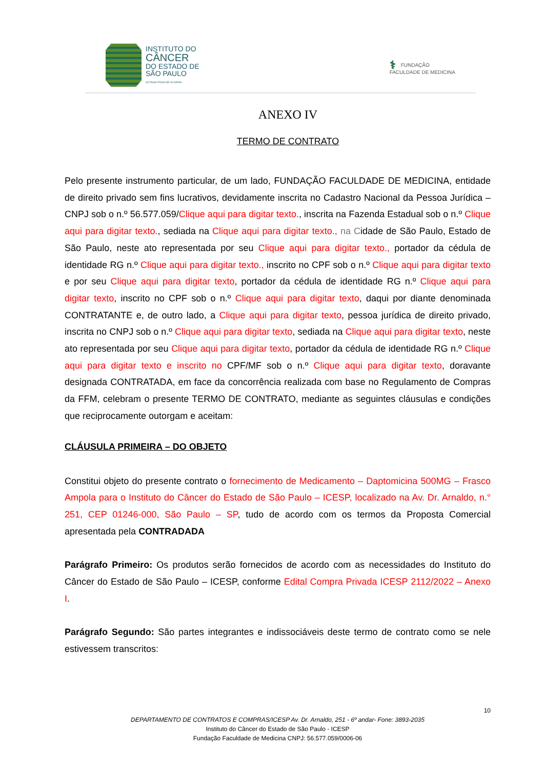INSTITUTO DO
CÂNCER
DO ESTADO DE
SÃO PAULO
OCTAVIO FRIAS DE OLIVEIRA
⚕ FUNDAÇÃO
FACULDADE DE MEDICINA
ANEXO IV
TERMO DE CONTRATO
Pelo presente instrumento particular, de um lado, FUNDAÇÃO FACULDADE DE MEDICINA, entidade de direito privado sem fins lucrativos, devidamente inscrita no Cadastro Nacional da Pessoa Jurídica – CNPJ sob o n.º 56.577.059/Clique aqui para digitar texto., inscrita na Fazenda Estadual sob o n.º Clique aqui para digitar texto., sediada na Clique aqui para digitar texto., na Cidade de São Paulo, Estado de São Paulo, neste ato representada por seu Clique aqui para digitar texto., portador da cédula de identidade RG n.º Clique aqui para digitar texto., inscrito no CPF sob o n.º Clique aqui para digitar texto e por seu Clique aqui para digitar texto, portador da cédula de identidade RG n.º Clique aqui para digitar texto, inscrito no CPF sob o n.º Clique aqui para digitar texto, daqui por diante denominada CONTRATANTE e, de outro lado, a Clique aqui para digitar texto, pessoa jurídica de direito privado, inscrita no CNPJ sob o n.º Clique aqui para digitar texto, sediada na Clique aqui para digitar texto, neste ato representada por seu Clique aqui para digitar texto, portador da cédula de identidade RG n.º Clique aqui para digitar texto e inscrito no CPF/MF sob o n.º Clique aqui para digitar texto, doravante designada CONTRATADA, em face da concorrência realizada com base no Regulamento de Compras da FFM, celebram o presente TERMO DE CONTRATO, mediante as seguintes cláusulas e condições que reciprocamente outorgam e aceitam:
CLÁUSULA PRIMEIRA – DO OBJETO
Constitui objeto do presente contrato o fornecimento de Medicamento – Daptomicina 500MG – Frasco Ampola para o Instituto do Câncer do Estado de São Paulo – ICESP, localizado na Av. Dr. Arnaldo, n.° 251, CEP 01246-000, São Paulo – SP, tudo de acordo com os termos da Proposta Comercial apresentada pela CONTRADADA
Parágrafo Primeiro: Os produtos serão fornecidos de acordo com as necessidades do Instituto do Câncer do Estado de São Paulo – ICESP, conforme Edital Compra Privada ICESP 2112/2022 – Anexo I.
Parágrafo Segundo: São partes integrantes e indissociáveis deste termo de contrato como se nele estivessem transcritos:
10
DEPARTAMENTO DE CONTRATOS E COMPRAS/ICESP Av. Dr. Arnaldo, 251 - 6º andar- Fone: 3893-2035
Instituto do Câncer do Estado de São Paulo - ICESP
Fundação Faculdade de Medicina CNPJ: 56.577.059/0006-06